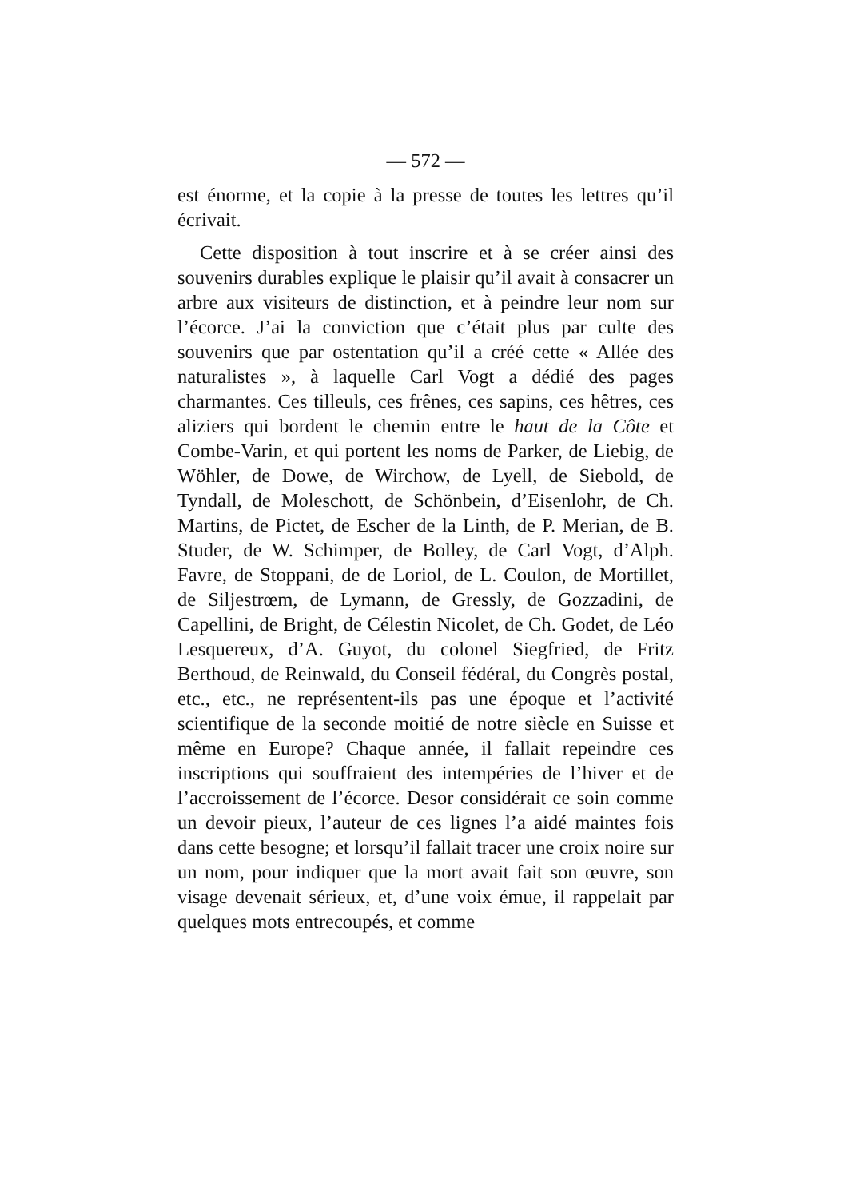— 572 —
est énorme, et la copie à la presse de toutes les lettres qu’il écrivait.
Cette disposition à tout inscrire et à se créer ainsi des souvenirs durables explique le plaisir qu’il avait à consacrer un arbre aux visiteurs de distinction, et à peindre leur nom sur l’écorce. J’ai la conviction que c’était plus par culte des souvenirs que par ostentation qu’il a créé cette « Allée des naturalistes », à laquelle Carl Vogt a dédié des pages charmantes. Ces tilleuls, ces frênes, ces sapins, ces hêtres, ces aliziers qui bordent le chemin entre le haut de la Côte et Combe-Varin, et qui portent les noms de Parker, de Liebig, de Wöhler, de Dowe, de Wirchow, de Lyell, de Siebold, de Tyndall, de Moleschott, de Schönbein, d’Eisenlohr, de Ch. Martins, de Pictet, de Escher de la Linth, de P. Merian, de B. Studer, de W. Schimper, de Bolley, de Carl Vogt, d’Alph. Favre, de Stoppani, de de Loriol, de L. Coulon, de Mortillet, de Siljestrœm, de Lymann, de Gressly, de Gozzadini, de Capellini, de Bright, de Célestin Nicolet, de Ch. Godet, de Léo Lesquereux, d’A. Guyot, du colonel Siegfried, de Fritz Berthoud, de Reinwald, du Conseil fédéral, du Congrès postal, etc., etc., ne représentent-ils pas une époque et l’activité scientifique de la seconde moitié de notre siècle en Suisse et même en Europe? Chaque année, il fallait repeindre ces inscriptions qui souffraient des intempéries de l’hiver et de l’accroissement de l’écorce. Desor considérait ce soin comme un devoir pieux, l’auteur de ces lignes l’a aidé maintes fois dans cette besogne; et lorsqu’il fallait tracer une croix noire sur un nom, pour indiquer que la mort avait fait son œuvre, son visage devenait sérieux, et, d’une voix émue, il rappelait par quelques mots entrecoupés, et comme